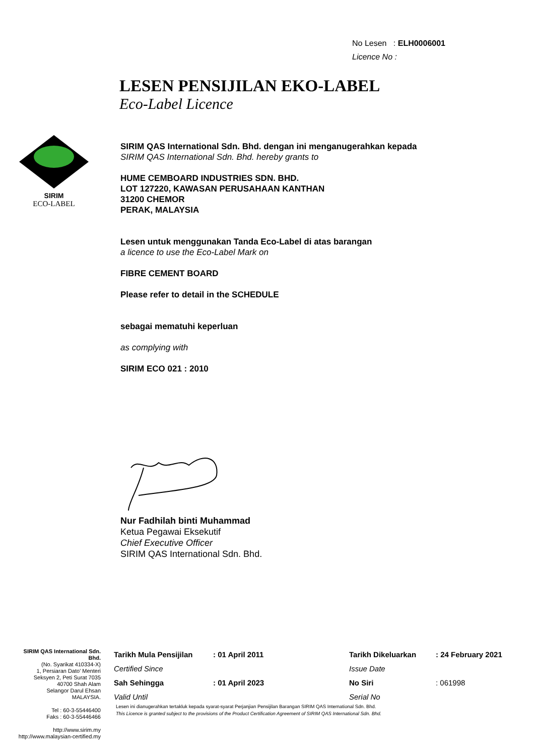No Lesen : ELH0006001
Licence No :
LESEN PENSIJILAN EKO-LABEL
Eco-Label Licence
SIRIM
ECO-LABEL
SIRIM QAS International Sdn. Bhd. dengan ini menganugerahkan kepada
SIRIM QAS International Sdn. Bhd. hereby grants to
HUME CEMBOARD INDUSTRIES SDN. BHD.
LOT 127220, KAWASAN PERUSAHAAN KANTHAN
31200 CHEMOR
PERAK, MALAYSIA
Lesen untuk menggunakan Tanda Eco-Label di atas barangan
a licence to use the Eco-Label Mark on
FIBRE CEMENT BOARD
Please refer to detail in the SCHEDULE
sebagai mematuhi keperluan
as complying with
SIRIM ECO 021 : 2010
Nur Fadhilah binti Muhammad
Ketua Pegawai Eksekutif
Chief Executive Officer
SIRIM QAS International Sdn. Bhd.
SIRIM QAS International Sdn. Bhd.
(No. Syarikat 410334-X)
1, Persiaran Dato' Menteri
Seksyen 2, Peti Surat 7035
40700 Shah Alam
Selangor Darul Ehsan
MALAYSIA.
Tel : 60-3-55446400
Faks : 60-3-55446466
http://www.sirim.my
http://www.malaysian-certified.my
| Tarikh Mula Pensijilan | : 01 April 2011 | Tarikh Dikeluarkan | : 24 February 2021 |
| Certified Since | | Issue Date | |
| Sah Sehingga | : 01 April 2023 | No Siri | : 061998 |
| Valid Until | | Serial No | |
Lesen ini dianugerahkan tertakluk kepada syarat-syarat Perjanjian Pensijilan Barangan SIRIM QAS International Sdn. Bhd.
This Licence is granted subject to the provisions of the Product Certification Agreement of SIRIM QAS International Sdn. Bhd.